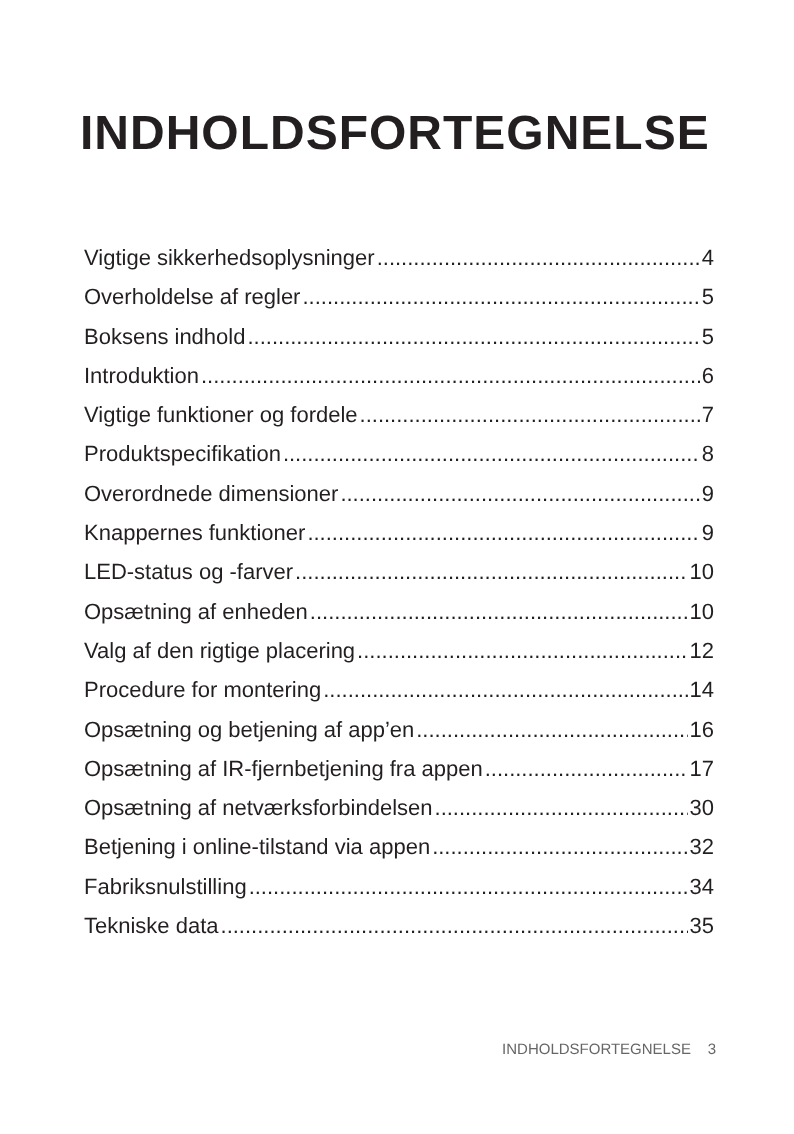INDHOLDSFORTEGNELSE
Vigtige sikkerhedsoplysninger 4
Overholdelse af regler 5
Boksens indhold 5
Introduktion 6
Vigtige funktioner og fordele 7
Produktspecifikation 8
Overordnede dimensioner 9
Knappernes funktioner 9
LED-status og -farver 10
Opsætning af enheden 10
Valg af den rigtige placering 12
Procedure for montering 14
Opsætning og betjening af app’en 16
Opsætning af IR-fjernbetjening fra appen 17
Opsætning af netværksforbindelsen 30
Betjening i online-tilstand via appen 32
Fabriksnulstilling 34
Tekniske data 35
INDHOLDSFORTEGNELSE 3